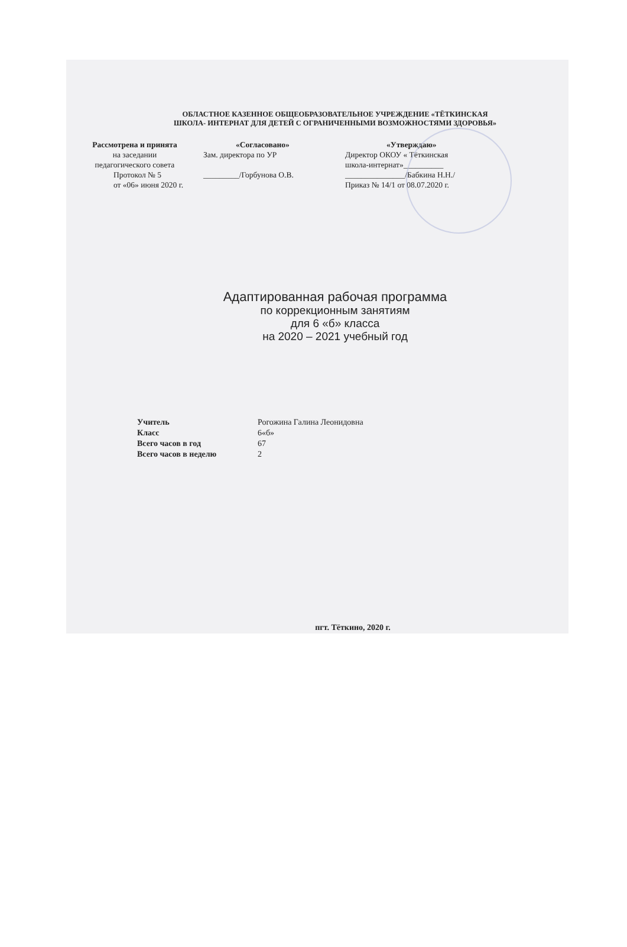ОБЛАСТНОЕ КАЗЕННОЕ ОБЩЕОБРАЗОВАТЕЛЬНОЕ УЧРЕЖДЕНИЕ «ТЁТКИНСКАЯ
ШКОЛА- ИНТЕРНАТ ДЛЯ ДЕТЕЙ С ОГРАНИЧЕННЫМИ ВОЗМОЖНОСТЯМИ ЗДОРОВЬЯ»
Рассмотрена и принята
на заседании
педагогического совета
Протокол № 5
от «06» июня 2020 г.
«Согласовано»
Зам. директора по УР
_________/Горбунова О.В.
«Утверждаю»
Директор ОКОУ « Тёткинская
школа-интернат»__________
_______________/Бабкина Н.Н./
Приказ № 14/1 от 08.07.2020 г.
Адаптированная рабочая программа
по коррекционным занятиям
для 6 «б» класса
на 2020 – 2021 учебный год
| Учитель | Рогожина Галина Леонидовна |
| Класс | 6«б» |
| Всего часов в год | 67 |
| Всего часов в неделю | 2 |
пгт. Тёткино, 2020 г.